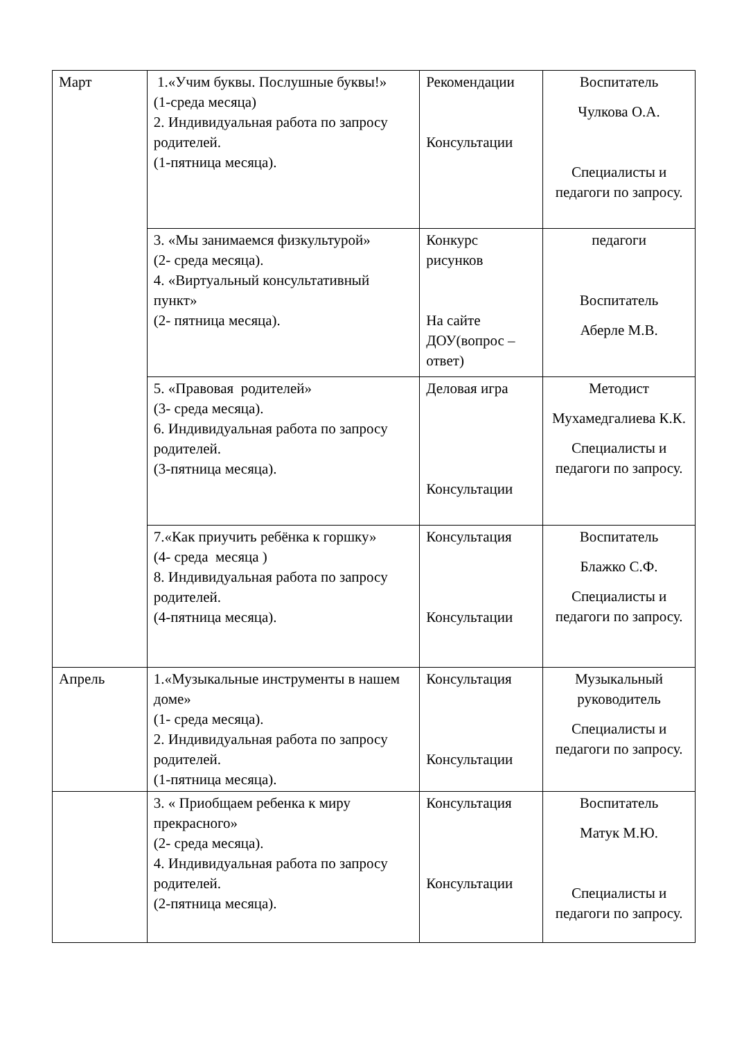| Март | 1.«Учим буквы. Послушные буквы!» (1-среда месяца) 2. Индивидуальная работа по запросу родителей. (1-пятница месяца). | Рекомендации Консультации | Воспитатель Чулкова О.А. Специалисты и педагоги по запросу. |
| | 3. «Мы занимаемся физкультурой» (2- среда месяца). 4. «Виртуальный консультативный пункт» (2- пятница месяца). | Конкурс рисунков На сайте ДОУ(вопрос – ответ) | педагоги Воспитатель Аберле М.В. |
| | 5. «Правовая родителей» (3- среда месяца). 6. Индивидуальная работа по запросу родителей. (3-пятница месяца). | Деловая игра Консультации | Методист Мухамедгалиева К.К. Специалисты и педагоги по запросу. |
| | 7.«Как приучить ребёнка к горшку» (4- среда месяца ) 8. Индивидуальная работа по запросу родителей. (4-пятница месяца). | Консультация Консультации | Воспитатель Блажко С.Ф. Специалисты и педагоги по запросу. |
| Апрель | 1.«Музыкальные инструменты в нашем доме» (1- среда месяца). 2. Индивидуальная работа по запросу родителей. (1-пятница месяца). | Консультация Консультации | Музыкальный руководитель Специалисты и педагоги по запросу. |
| | 3. « Приобщаем ребенка к миру прекрасного» (2- среда месяца). 4. Индивидуальная работа по запросу родителей. (2-пятница месяца). | Консультация Консультации | Воспитатель Матук М.Ю. Специалисты и педагоги по запросу. |